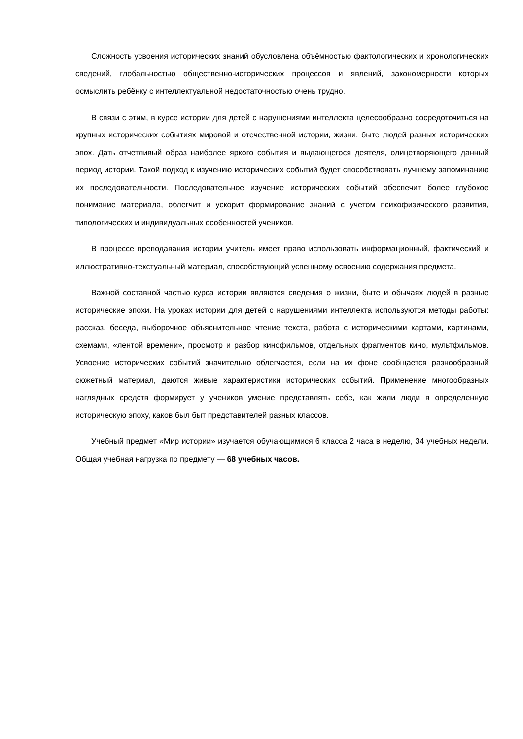Сложность усвоения исторических знаний обусловлена объёмностью фактологических и хронологических сведений, глобальностью общественно-исторических процессов и явлений, закономерности которых осмыслить ребёнку с интеллектуальной недостаточностью очень трудно.
В связи с этим, в курсе истории для детей с нарушениями интеллекта целесообразно сосредоточиться на крупных исторических событиях мировой и отечественной истории, жизни, быте людей разных исторических эпох. Дать отчетливый образ наиболее яркого события и выдающегося деятеля, олицетворяющего данный период истории. Такой подход к изучению исторических событий будет способствовать лучшему запоминанию их последовательности. Последовательное изучение исторических событий обеспечит более глубокое понимание материала, облегчит и ускорит формирование знаний с учетом психофизического развития, типологических и индивидуальных особенностей учеников.
В процессе преподавания истории учитель имеет право использовать информационный, фактический и иллюстративно-текстуальный материал, способствующий успешному освоению содержания предмета.
Важной составной частью курса истории являются сведения о жизни, быте и обычаях людей в разные исторические эпохи. На уроках истории для детей с нарушениями интеллекта используются методы работы: рассказ, беседа, выборочное объяснительное чтение текста, работа с историческими картами, картинами, схемами, «лентой времени», просмотр и разбор кинофильмов, отдельных фрагментов кино, мультфильмов. Усвоение исторических событий значительно облегчается, если на их фоне сообщается разнообразный сюжетный материал, даются живые характеристики исторических событий. Применение многообразных наглядных средств формирует у учеников умение представлять себе, как жили люди в определенную историческую эпоху, каков был быт представителей разных классов.
Учебный предмет «Мир истории» изучается обучающимися 6 класса 2 часа в неделю, 34 учебных недели. Общая учебная нагрузка по предмету — 68 учебных часов.